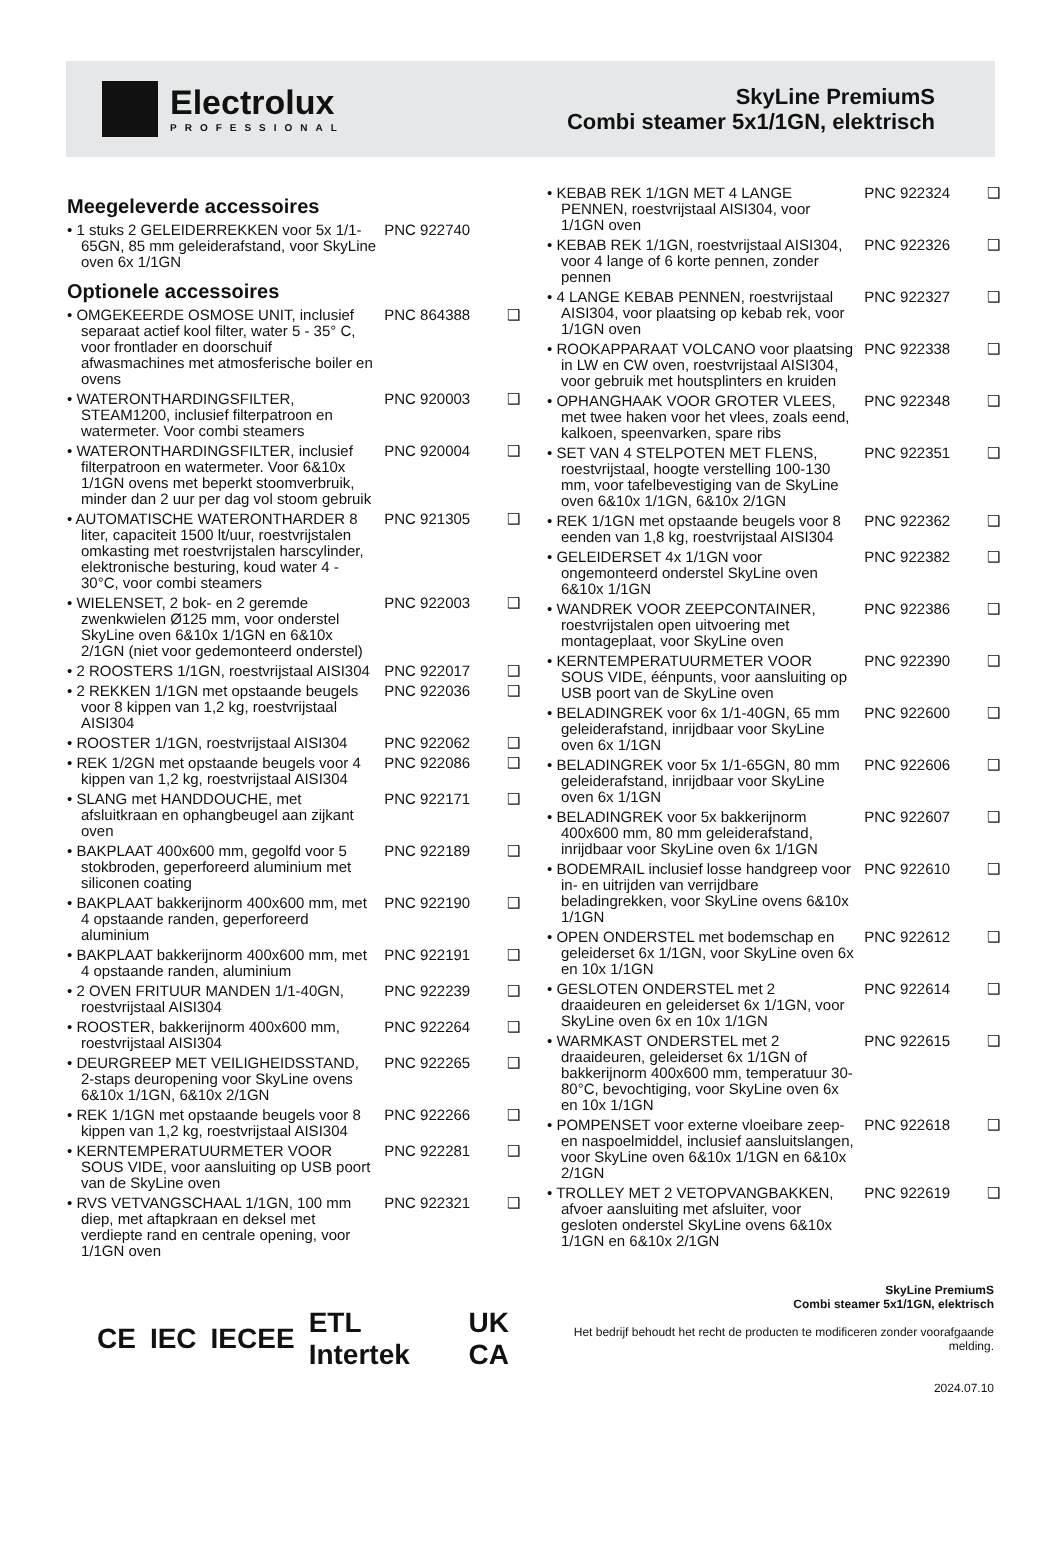Electrolux
PROFESSIONAL
SkyLine PremiumS
Combi steamer 5x1/1GN, elektrisch
Meegeleverde accessoires
• 1 stuks 2 GELEIDERREKKEN voor 5x 1/1-65GN, 85 mm geleiderafstand, voor SkyLine oven 6x 1/1GN
PNC 922740
Optionele accessoires
• OMGEKEERDE OSMOSE UNIT, inclusief separaat actief kool filter, water 5 - 35° C, voor frontlader en doorschuif afwasmachines met atmosferische boiler en ovens
PNC 864388 ❑
• WATERONTHARDINGSFILTER, STEAM1200, inclusief filterpatroon en watermeter. Voor combi steamers
PNC 920003 ❑
• WATERONTHARDINGSFILTER, inclusief filterpatroon en watermeter. Voor 6&10x 1/1GN ovens met beperkt stoomverbruik, minder dan 2 uur per dag vol stoom gebruik
PNC 920004 ❑
• AUTOMATISCHE WATERONTHARDER 8 liter, capaciteit 1500 lt/uur, roestvrijstalen omkasting met roestvrijstalen harscylinder, elektronische besturing, koud water 4 - 30°C, voor combi steamers
PNC 921305 ❑
• WIELENSET, 2 bok- en 2 geremde zwenkwielen Ø125 mm, voor onderstel SkyLine oven 6&10x 1/1GN en 6&10x 2/1GN (niet voor gedemonteerd onderstel)
PNC 922003 ❑
• 2 ROOSTERS 1/1GN, roestvrijstaal AISI304
PNC 922017 ❑
• 2 REKKEN 1/1GN met opstaande beugels voor 8 kippen van 1,2 kg, roestvrijstaal AISI304
PNC 922036 ❑
• ROOSTER 1/1GN, roestvrijstaal AISI304
PNC 922062 ❑
• REK 1/2GN met opstaande beugels voor 4 kippen van 1,2 kg, roestvrijstaal AISI304
PNC 922086 ❑
• SLANG met HANDDOUCHE, met afsluitkraan en ophangbeugel aan zijkant oven
PNC 922171 ❑
• BAKPLAAT 400x600 mm, gegolfd voor 5 stokbroden, geperforeerd aluminium met siliconen coating
PNC 922189 ❑
• BAKPLAAT bakkerijnorm 400x600 mm, met 4 opstaande randen, geperforeerd aluminium
PNC 922190 ❑
• BAKPLAAT bakkerijnorm 400x600 mm, met 4 opstaande randen, aluminium
PNC 922191 ❑
• 2 OVEN FRITUUR MANDEN 1/1-40GN, roestvrijstaal AISI304
PNC 922239 ❑
• ROOSTER, bakkerijnorm 400x600 mm, roestvrijstaal AISI304
PNC 922264 ❑
• DEURGREEP MET VEILIGHEIDSSTAND, 2-staps deuropening voor SkyLine ovens 6&10x 1/1GN, 6&10x 2/1GN
PNC 922265 ❑
• REK 1/1GN met opstaande beugels voor 8 kippen van 1,2 kg, roestvrijstaal AISI304
PNC 922266 ❑
• KERNTEMPERATUURMETER VOOR SOUS VIDE, voor aansluiting op USB poort van de SkyLine oven
PNC 922281 ❑
• RVS VETVANGSCHAAL 1/1GN, 100 mm diep, met aftapkraan en deksel met verdiepte rand en centrale opening, voor 1/1GN oven
PNC 922321 ❑
• KEBAB REK 1/1GN MET 4 LANGE PENNEN, roestvrijstaal AISI304, voor 1/1GN oven
PNC 922324 ❑
• KEBAB REK 1/1GN, roestvrijstaal AISI304, voor 4 lange of 6 korte pennen, zonder pennen
PNC 922326 ❑
• 4 LANGE KEBAB PENNEN, roestvrijstaal AISI304, voor plaatsing op kebab rek, voor 1/1GN oven
PNC 922327 ❑
• ROOKAPPARAAT VOLCANO voor plaatsing in LW en CW oven, roestvrijstaal AISI304, voor gebruik met houtsplinters en kruiden
PNC 922338 ❑
• OPHANGHAAK VOOR GROTER VLEES, met twee haken voor het vlees, zoals eend, kalkoen, speenvarken, spare ribs
PNC 922348 ❑
• SET VAN 4 STELPOTEN MET FLENS, roestvrijstaal, hoogte verstelling 100-130 mm, voor tafelbevestiging van de SkyLine oven 6&10x 1/1GN, 6&10x 2/1GN
PNC 922351 ❑
• REK 1/1GN met opstaande beugels voor 8 eenden van 1,8 kg, roestvrijstaal AISI304
PNC 922362 ❑
• GELEIDERSET 4x 1/1GN voor ongemonteerd onderstel SkyLine oven 6&10x 1/1GN
PNC 922382 ❑
• WANDREK VOOR ZEEPCONTAINER, roestvrijstalen open uitvoering met montageplaat, voor SkyLine oven
PNC 922386 ❑
• KERNTEMPERATUURMETER VOOR SOUS VIDE, éénpunts, voor aansluiting op USB poort van de SkyLine oven
PNC 922390 ❑
• BELADINGREK voor 6x 1/1-40GN, 65 mm geleiderafstand, inrijdbaar voor SkyLine oven 6x 1/1GN
PNC 922600 ❑
• BELADINGREK voor 5x 1/1-65GN, 80 mm geleiderafstand, inrijdbaar voor SkyLine oven 6x 1/1GN
PNC 922606 ❑
• BELADINGREK voor 5x bakkerijnorm 400x600 mm, 80 mm geleiderafstand, inrijdbaar voor SkyLine oven 6x 1/1GN
PNC 922607 ❑
• BODEMRAIL inclusief losse handgreep voor in- en uitrijden van verrijdbare beladingrekken, voor SkyLine ovens 6&10x 1/1GN
PNC 922610 ❑
• OPEN ONDERSTEL met bodemschap en geleiderset 6x 1/1GN, voor SkyLine oven 6x en 10x 1/1GN
PNC 922612 ❑
• GESLOTEN ONDERSTEL met 2 draaideuren en geleiderset 6x 1/1GN, voor SkyLine oven 6x en 10x 1/1GN
PNC 922614 ❑
• WARMKAST ONDERSTEL met 2 draaideuren, geleiderset 6x 1/1GN of bakkerijnorm 400x600 mm, temperatuur 30-80°C, bevochtiging, voor SkyLine oven 6x en 10x 1/1GN
PNC 922615 ❑
• POMPENSET voor externe vloeibare zeep- en naspoelmiddel, inclusief aansluitslangen, voor SkyLine oven 6&10x 1/1GN en 6&10x 2/1GN
PNC 922618 ❑
• TROLLEY MET 2 VETOPVANGBAKKEN, afvoer aansluiting met afsluiter, voor gesloten onderstel SkyLine ovens 6&10x 1/1GN en 6&10x 2/1GN
PNC 922619 ❑
CE IEC IECEE ETL Intertek UK CA
SkyLine PremiumS
Combi steamer 5x1/1GN, elektrisch
Het bedrijf behoudt het recht de producten te modificeren zonder voorafgaande melding.
2024.07.10